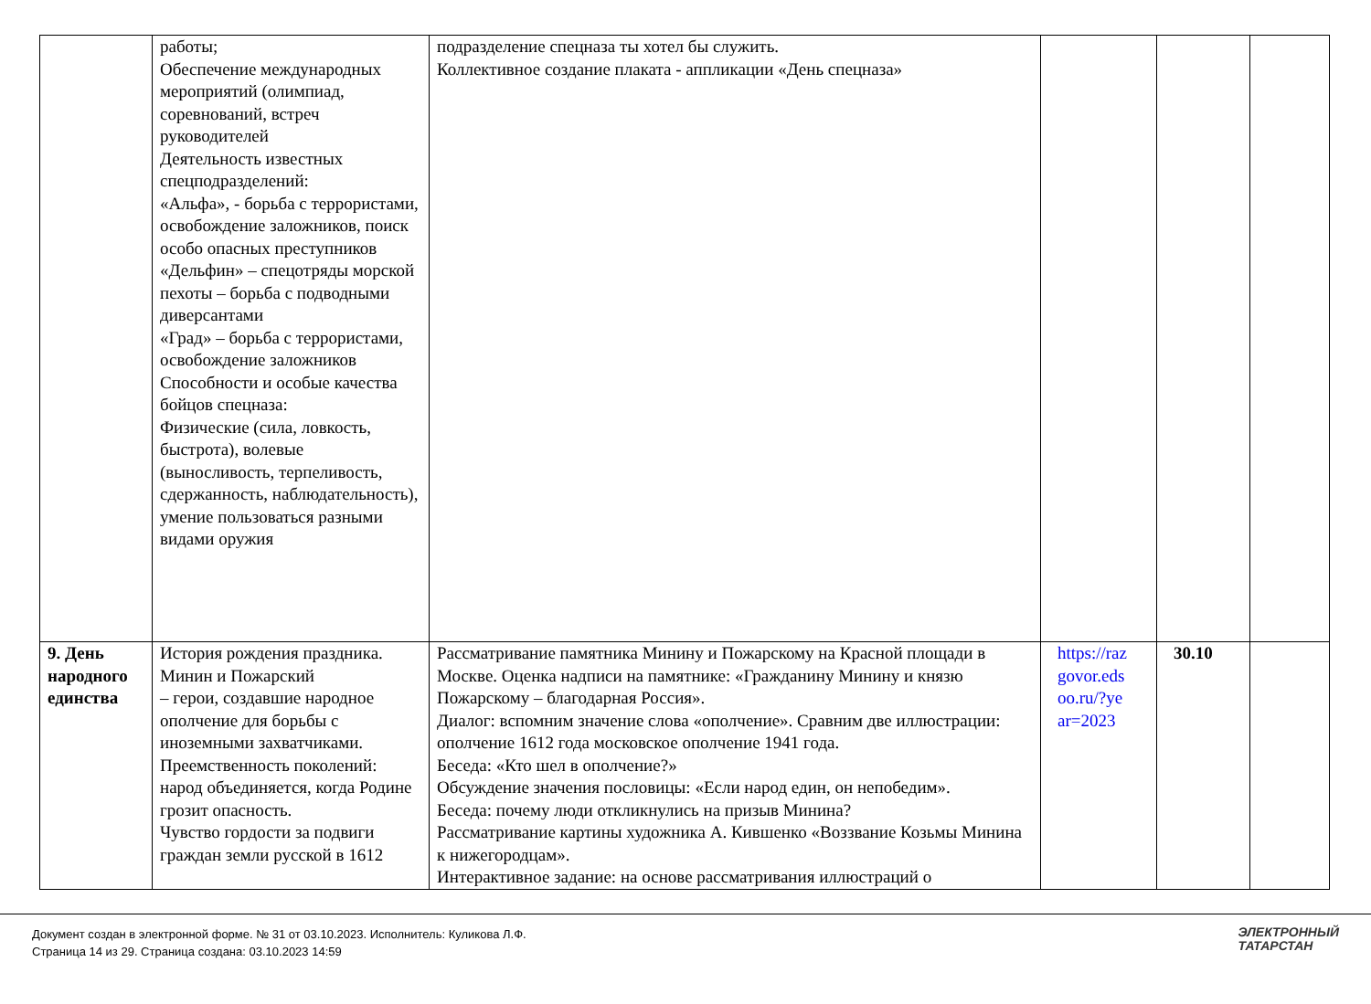| | работы; Обеспечение международных мероприятий (олимпиад, соревнований, встреч руководителей Деятельность известных спецподразделений: «Альфа», - борьба с террористами, освобождение заложников, поиск особо опасных преступников «Дельфин» – спецотряды морской пехоты – борьба с подводными диверсантами «Град» – борьба с террористами, освобождение заложников Способности и особые качества бойцов спецназа: Физические (сила, ловкость, быстрота), волевые (выносливость, терпеливость, сдержанность, наблюдательность), умение пользоваться разными видами оружия | подразделение спецназа ты хотел бы служить. Коллективное создание плаката - аппликации «День спецназа» | | | |
| 9. День народного единства | История рождения праздника. Минин и Пожарский – герои, создавшие народное ополчение для борьбы с иноземными захватчиками. Преемственность поколений: народ объединяется, когда Родине грозит опасность. Чувство гордости за подвиги граждан земли русской в 1612 | Рассматривание памятника Минину и Пожарскому на Красной площади в Москве. Оценка надписи на памятнике: «Гражданину Минину и князю Пожарскому – благодарная Россия». Диалог: вспомним значение слова «ополчение». Сравним две иллюстрации: ополчение 1612 года московское ополчение 1941 года. Беседа: «Кто шел в ополчение?» Обсуждение значения пословицы: «Если народ един, он непобедим». Беседа: почему люди откликнулись на призыв Минина? Рассматривание картины художника А. Кившенко «Воззвание Козьмы Минина к нижегородцам». Интерактивное задание: на основе рассматривания иллюстраций о | https://raz govor.eds oo.ru/?ye ar=2023 | 30.10 | |
Документ создан в электронной форме. № 31 от 03.10.2023. Исполнитель: Куликова Л.Ф.
Страница 14 из 29. Страница создана: 03.10.2023 14:59
ЭЛЕКТРОННЫЙ
ТАТАРСТАН